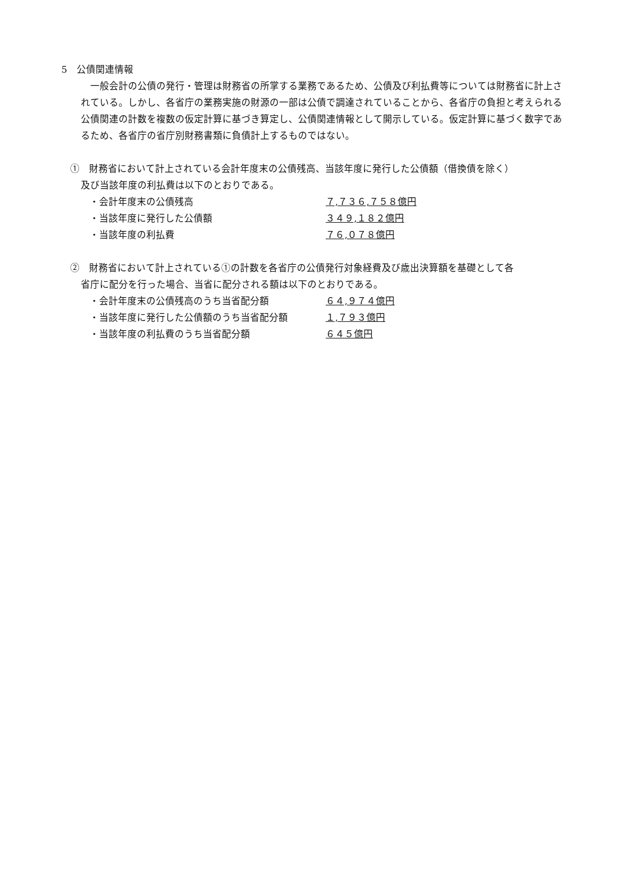5　公債関連情報
一般会計の公債の発行・管理は財務省の所掌する業務であるため、公債及び利払費等については財務省に計上されている。しかし、各省庁の業務実施の財源の一部は公債で調達されていることから、各省庁の負担と考えられる公債関連の計数を複数の仮定計算に基づき算定し、公債関連情報として開示している。仮定計算に基づく数字であるため、各省庁の省庁別財務書類に負債計上するものではない。
①　財務省において計上されている会計年度末の公債残高、当該年度に発行した公債額（借換債を除く）
及び当該年度の利払費は以下のとおりである。
・会計年度末の公債残高 ７,７３６,７５８億円
・当該年度に発行した公債額 ３４９,１８２億円
・当該年度の利払費 ７６,０７８億円
②　財務省において計上されている①の計数を各省庁の公債発行対象経費及び歳出決算額を基礎として各
省庁に配分を行った場合、当省に配分される額は以下のとおりである。
・会計年度末の公債残高のうち当省配分額 ６４,９７４億円
・当該年度に発行した公債額のうち当省配分額 １,７９３億円
・当該年度の利払費のうち当省配分額 ６４５億円